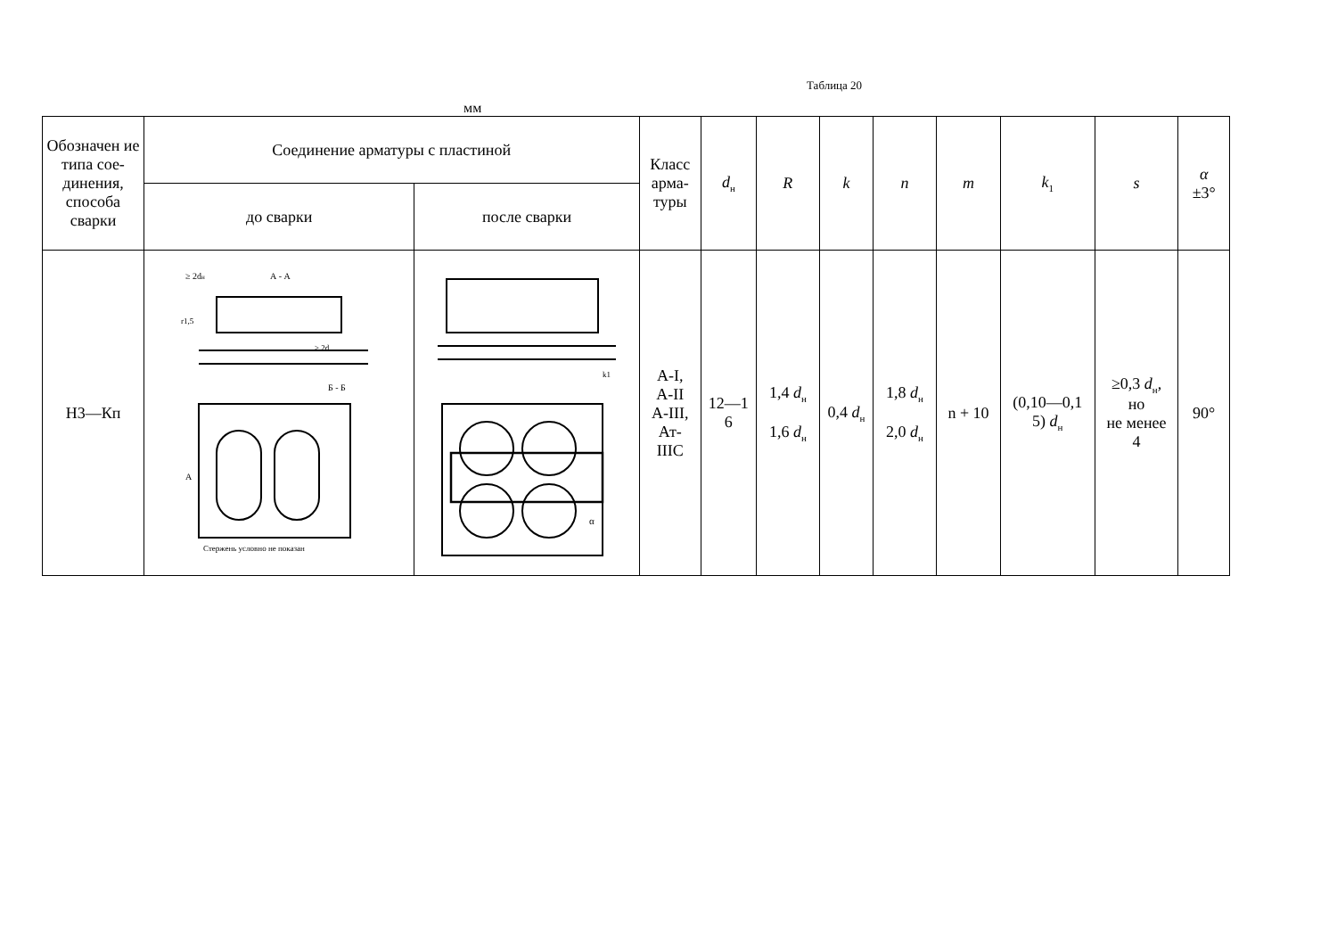Таблица 20
мм
| Обозначен ие типа сое- динения, способа сварки | Соединение арматуры с пластиной | | Класс арма- туры | d<sub>н</sub> | R | k | n | m | k<sub>1</sub> | s | α ±3° |
| --- | --- | --- | --- | --- | --- | --- | --- | --- | --- | --- | --- |
| | до сварки | после сварки | | | | | | | | | |
| Н3—Кп | ≥ 2d н А - А r1,5 ≥ 2d Б - Б А Стержень условно не показан | k1 α | А-I, А-II А-III, Ат- IIIС | 12—1 6 | 1,4 d<sub>н</sub> 1,6 d<sub>н</sub> | 0,4 d<sub>н</sub> | 1,8 d<sub>н</sub> 2,0 d<sub>н</sub> | n + 10 | (0,10—0,1 5) d<sub>н</sub> | ≥0,3 d<sub>н</sub>, но не менее 4 | 90° |